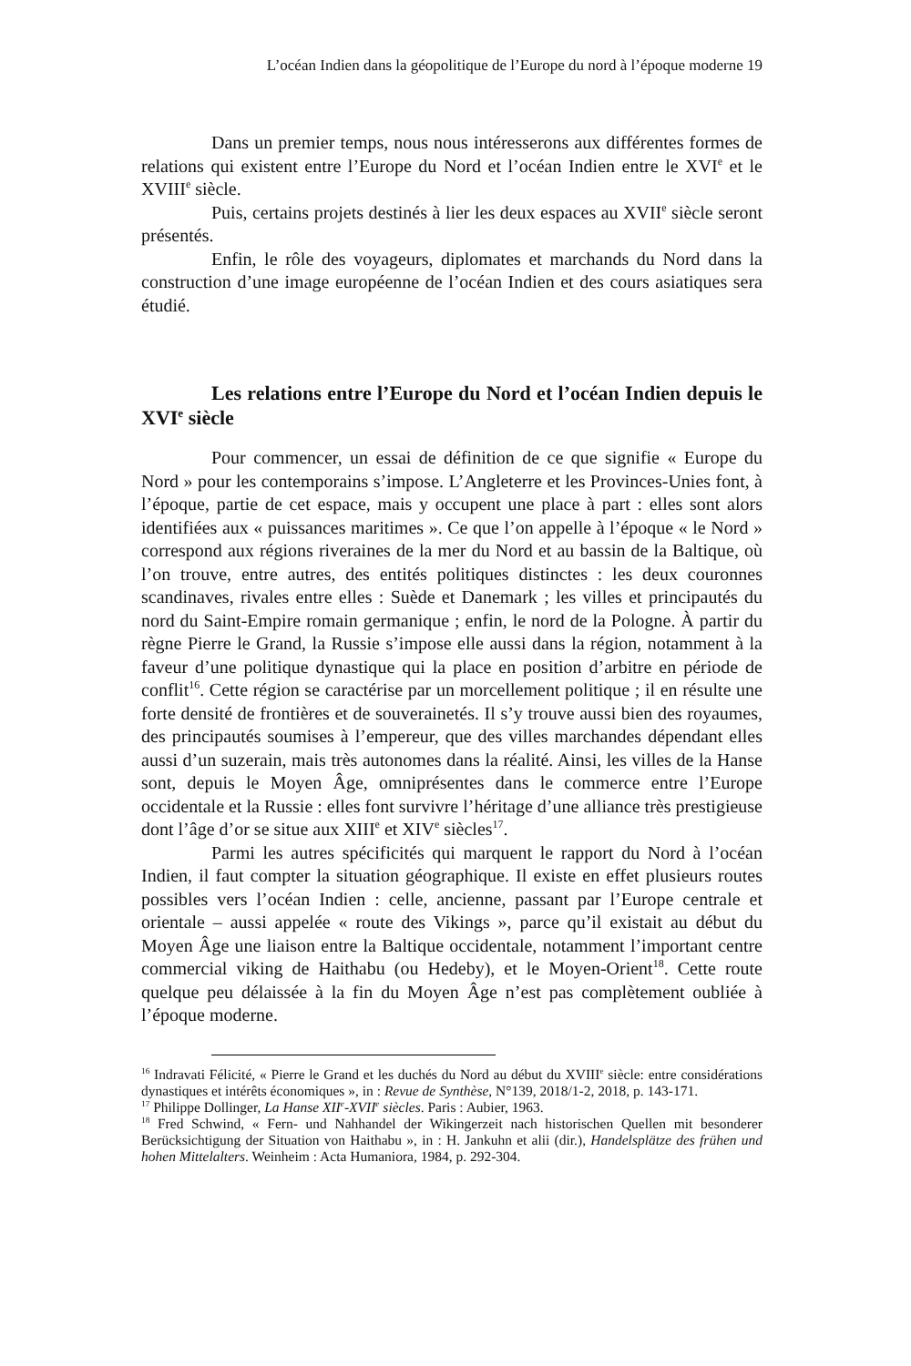L’océan Indien dans la géopolitique de l’Europe du nord à l’époque moderne 19
Dans un premier temps, nous nous intéresserons aux différentes formes de relations qui existent entre l’Europe du Nord et l’océan Indien entre le XVI<sup>e</sup> et le XVIII<sup>e</sup> siècle.
Puis, certains projets destinés à lier les deux espaces au XVII<sup>e</sup> siècle seront présentés.
Enfin, le rôle des voyageurs, diplomates et marchands du Nord dans la construction d’une image européenne de l’océan Indien et des cours asiatiques sera étudié.
Les relations entre l’Europe du Nord et l’océan Indien depuis le XVI<sup>e</sup> siècle
Pour commencer, un essai de définition de ce que signifie « Europe du Nord » pour les contemporains s’impose. L’Angleterre et les Provinces-Unies font, à l’époque, partie de cet espace, mais y occupent une place à part : elles sont alors identifiées aux « puissances maritimes ». Ce que l’on appelle à l’époque « le Nord » correspond aux régions riveraines de la mer du Nord et au bassin de la Baltique, où l’on trouve, entre autres, des entités politiques distinctes : les deux couronnes scandinaves, rivales entre elles : Suède et Danemark ; les villes et principautés du nord du Saint-Empire romain germanique ; enfin, le nord de la Pologne. À partir du règne Pierre le Grand, la Russie s’impose elle aussi dans la région, notamment à la faveur d’une politique dynastique qui la place en position d’arbitre en période de conflit<sup>16</sup>. Cette région se caractérise par un morcellement politique ; il en résulte une forte densité de frontières et de souverainetés. Il s’y trouve aussi bien des royaumes, des principautés soumises à l’empereur, que des villes marchandes dépendant elles aussi d’un suzerain, mais très autonomes dans la réalité. Ainsi, les villes de la Hanse sont, depuis le Moyen Âge, omniprésentes dans le commerce entre l’Europe occidentale et la Russie : elles font survivre l’héritage d’une alliance très prestigieuse dont l’âge d’or se situe aux XIII<sup>e</sup> et XIV<sup>e</sup> siècles<sup>17</sup>.
Parmi les autres spécificités qui marquent le rapport du Nord à l’océan Indien, il faut compter la situation géographique. Il existe en effet plusieurs routes possibles vers l’océan Indien : celle, ancienne, passant par l’Europe centrale et orientale – aussi appelée « route des Vikings », parce qu’il existait au début du Moyen Âge une liaison entre la Baltique occidentale, notamment l’important centre commercial viking de Haithabu (ou Hedeby), et le Moyen-Orient<sup>18</sup>. Cette route quelque peu délaissée à la fin du Moyen Âge n’est pas complètement oubliée à l’époque moderne.
<sup>16</sup> Indravati Félicité, « Pierre le Grand et les duchés du Nord au début du XVIII<sup>e</sup> siècle: entre considérations dynastiques et intérêts économiques », in : Revue de Synthèse, N°139, 2018/1-2, 2018, p. 143-171.
<sup>17</sup> Philippe Dollinger, La Hanse XII<sup>e</sup>-XVII<sup>e</sup> siècles. Paris : Aubier, 1963.
<sup>18</sup> Fred Schwind, « Fern- und Nahhandel der Wikingerzeit nach historischen Quellen mit besonderer Berücksichtigung der Situation von Haithabu », in : H. Jankuhn et alii (dir.), Handelsplätze des frühen und hohen Mittelalters. Weinheim : Acta Humaniora, 1984, p. 292-304.